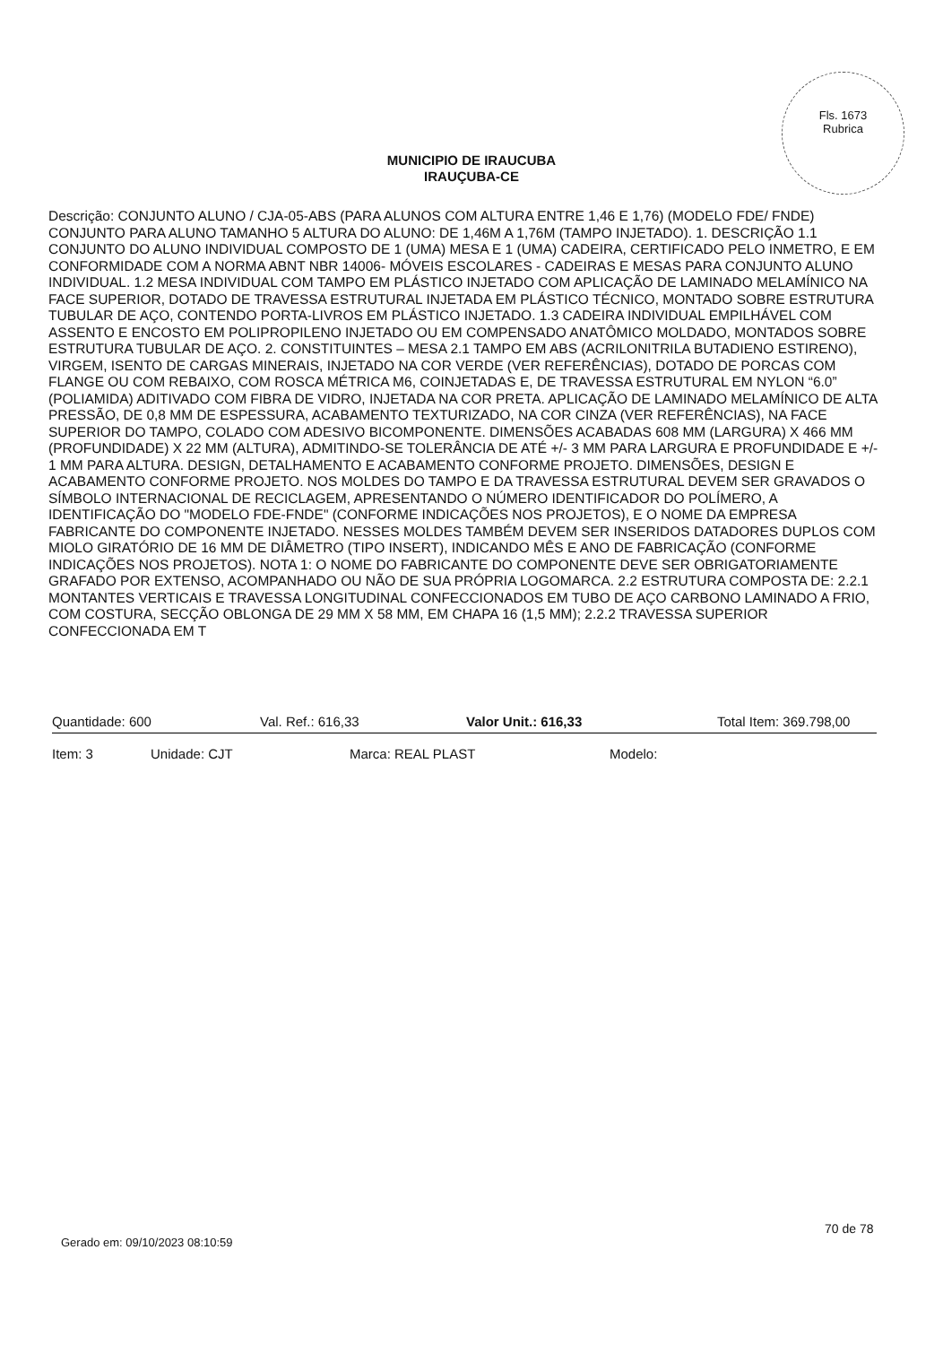Fls. 1673
Rubrica
MUNICIPIO DE IRAUCUBA
IRAUÇUBA-CE
Descrição: CONJUNTO ALUNO / CJA-05-ABS (PARA ALUNOS COM ALTURA ENTRE 1,46 E 1,76) (MODELO FDE/ FNDE) CONJUNTO PARA ALUNO TAMANHO 5 ALTURA DO ALUNO: DE 1,46M A 1,76M (TAMPO INJETADO). 1. DESCRIÇÃO 1.1 CONJUNTO DO ALUNO INDIVIDUAL COMPOSTO DE 1 (UMA) MESA E 1 (UMA) CADEIRA, CERTIFICADO PELO INMETRO, E EM CONFORMIDADE COM A NORMA ABNT NBR 14006- MÓVEIS ESCOLARES - CADEIRAS E MESAS PARA CONJUNTO ALUNO INDIVIDUAL. 1.2 MESA INDIVIDUAL COM TAMPO EM PLÁSTICO INJETADO COM APLICAÇÃO DE LAMINADO MELAMÍNICO NA FACE SUPERIOR, DOTADO DE TRAVESSA ESTRUTURAL INJETADA EM PLÁSTICO TÉCNICO, MONTADO SOBRE ESTRUTURA TUBULAR DE AÇO, CONTENDO PORTA-LIVROS EM PLÁSTICO INJETADO. 1.3 CADEIRA INDIVIDUAL EMPILHÁVEL COM ASSENTO E ENCOSTO EM POLIPROPILENO INJETADO OU EM COMPENSADO ANATÔMICO MOLDADO, MONTADOS SOBRE ESTRUTURA TUBULAR DE AÇO. 2. CONSTITUINTES – MESA 2.1 TAMPO EM ABS (ACRILONITRILA BUTADIENO ESTIRENO), VIRGEM, ISENTO DE CARGAS MINERAIS, INJETADO NA COR VERDE (VER REFERÊNCIAS), DOTADO DE PORCAS COM FLANGE OU COM REBAIXO, COM ROSCA MÉTRICA M6, COINJETADAS E, DE TRAVESSA ESTRUTURAL EM NYLON “6.0” (POLIAMIDA) ADITIVADO COM FIBRA DE VIDRO, INJETADA NA COR PRETA. APLICAÇÃO DE LAMINADO MELAMÍNICO DE ALTA PRESSÃO, DE 0,8 MM DE ESPESSURA, ACABAMENTO TEXTURIZADO, NA COR CINZA (VER REFERÊNCIAS), NA FACE SUPERIOR DO TAMPO, COLADO COM ADESIVO BICOMPONENTE. DIMENSÕES ACABADAS 608 MM (LARGURA) X 466 MM (PROFUNDIDADE) X 22 MM (ALTURA), ADMITINDO-SE TOLERÂNCIA DE ATÉ +/- 3 MM PARA LARGURA E PROFUNDIDADE E +/- 1 MM PARA ALTURA. DESIGN, DETALHAMENTO E ACABAMENTO CONFORME PROJETO. DIMENSÕES, DESIGN E ACABAMENTO CONFORME PROJETO. NOS MOLDES DO TAMPO E DA TRAVESSA ESTRUTURAL DEVEM SER GRAVADOS O SÍMBOLO INTERNACIONAL DE RECICLAGEM, APRESENTANDO O NÚMERO IDENTIFICADOR DO POLÍMERO, A IDENTIFICAÇÃO DO "MODELO FDE-FNDE" (CONFORME INDICAÇÕES NOS PROJETOS), E O NOME DA EMPRESA FABRICANTE DO COMPONENTE INJETADO. NESSES MOLDES TAMBÉM DEVEM SER INSERIDOS DATADORES DUPLOS COM MIOLO GIRATÓRIO DE 16 MM DE DIÂMETRO (TIPO INSERT), INDICANDO MÊS E ANO DE FABRICAÇÃO (CONFORME INDICAÇÕES NOS PROJETOS). NOTA 1: O NOME DO FABRICANTE DO COMPONENTE DEVE SER OBRIGATORIAMENTE GRAFADO POR EXTENSO, ACOMPANHADO OU NÃO DE SUA PRÓPRIA LOGOMARCA. 2.2 ESTRUTURA COMPOSTA DE: 2.2.1 MONTANTES VERTICAIS E TRAVESSA LONGITUDINAL CONFECCIONADOS EM TUBO DE AÇO CARBONO LAMINADO A FRIO, COM COSTURA, SECÇÃO OBLONGA DE 29 MM X 58 MM, EM CHAPA 16 (1,5 MM); 2.2.2 TRAVESSA SUPERIOR CONFECCIONADA EM T
Quantidade: 600 Val. Ref.: 616,33 Valor Unit.: 616,33 Total Item: 369.798,00
Item: 3 Unidade: CJT Marca: REAL PLAST Modelo:
70 de 78
Gerado em: 09/10/2023 08:10:59